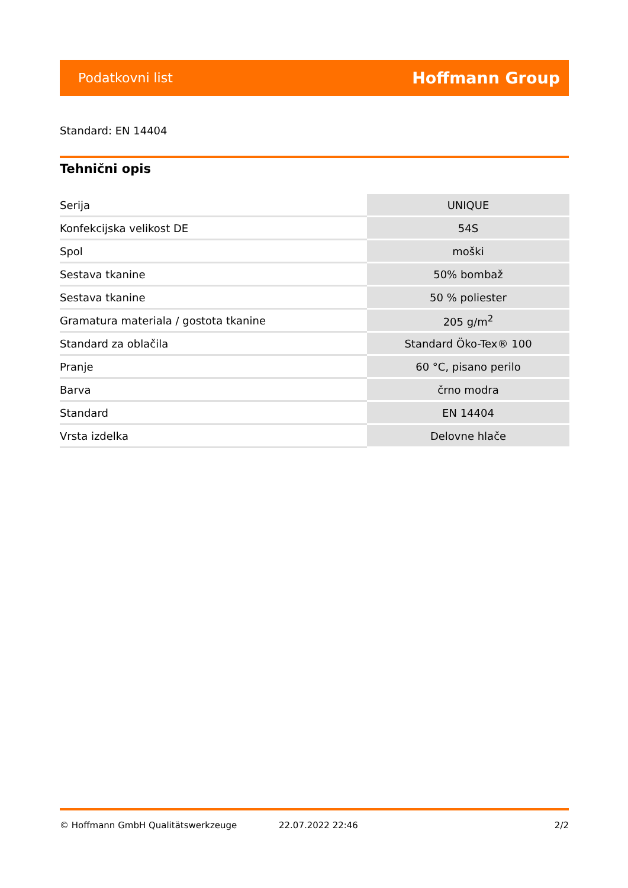Podatkovni list Hoffmann Group
Standard: EN 14404
Tehnični opis
| Serija | UNIQUE |
| Konfekcijska velikost DE | 54S |
| Spol | moški |
| Sestava tkanine | 50% bombaž |
| Sestava tkanine | 50 % poliester |
| Gramatura materiala / gostota tkanine | 205 g/m<sup>2</sup> |
| Standard za oblačila | Standard Öko-Tex® 100 |
| Pranje | 60 °C, pisano perilo |
| Barva | črno modra |
| Standard | EN 14404 |
| Vrsta izdelka | Delovne hlače |
© Hoffmann GmbH Qualitätswerkzeuge 22.07.2022 22:46 2/2